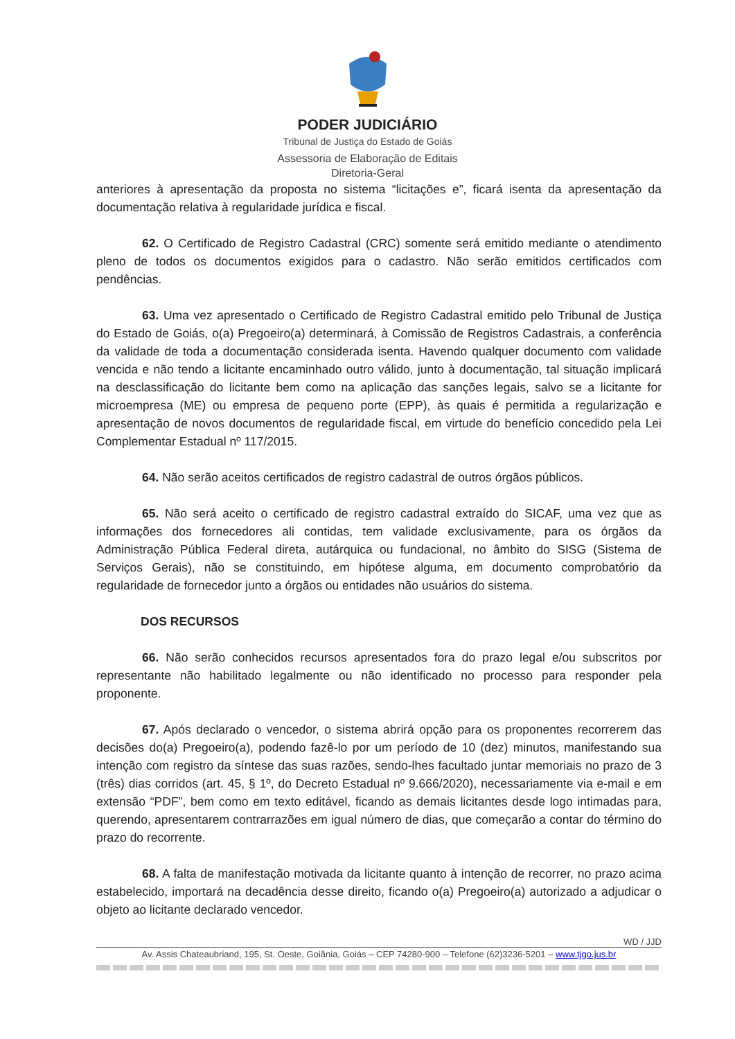PODER JUDICIÁRIO
Tribunal de Justiça do Estado de Goiás
Assessoria de Elaboração de Editais
Diretoria-Geral
anteriores à apresentação da proposta no sistema “licitações e”, ficará isenta da apresentação da documentação relativa à regularidade jurídica e fiscal.
62. O Certificado de Registro Cadastral (CRC) somente será emitido mediante o atendimento pleno de todos os documentos exigidos para o cadastro. Não serão emitidos certificados com pendências.
63. Uma vez apresentado o Certificado de Registro Cadastral emitido pelo Tribunal de Justiça do Estado de Goiás, o(a) Pregoeiro(a) determinará, à Comissão de Registros Cadastrais, a conferência da validade de toda a documentação considerada isenta. Havendo qualquer documento com validade vencida e não tendo a licitante encaminhado outro válido, junto à documentação, tal situação implicará na desclassificação do licitante bem como na aplicação das sanções legais, salvo se a licitante for microempresa (ME) ou empresa de pequeno porte (EPP), às quais é permitida a regularização e apresentação de novos documentos de regularidade fiscal, em virtude do benefício concedido pela Lei Complementar Estadual nº 117/2015.
64. Não serão aceitos certificados de registro cadastral de outros órgãos públicos.
65. Não será aceito o certificado de registro cadastral extraído do SICAF, uma vez que as informações dos fornecedores ali contidas, tem validade exclusivamente, para os órgãos da Administração Pública Federal direta, autárquica ou fundacional, no âmbito do SISG (Sistema de Serviços Gerais), não se constituindo, em hipótese alguma, em documento comprobatório da regularidade de fornecedor junto a órgãos ou entidades não usuários do sistema.
DOS RECURSOS
66. Não serão conhecidos recursos apresentados fora do prazo legal e/ou subscritos por representante não habilitado legalmente ou não identificado no processo para responder pela proponente.
67. Após declarado o vencedor, o sistema abrirá opção para os proponentes recorrerem das decisões do(a) Pregoeiro(a), podendo fazê-lo por um período de 10 (dez) minutos, manifestando sua intenção com registro da síntese das suas razões, sendo-lhes facultado juntar memoriais no prazo de 3 (três) dias corridos (art. 45, § 1º, do Decreto Estadual nº 9.666/2020), necessariamente via e-mail e em extensão “PDF”, bem como em texto editável, ficando as demais licitantes desde logo intimadas para, querendo, apresentarem contrarrazões em igual número de dias, que começarão a contar do término do prazo do recorrente.
68. A falta de manifestação motivada da licitante quanto à intenção de recorrer, no prazo acima estabelecido, importará na decadência desse direito, ficando o(a) Pregoeiro(a) autorizado a adjudicar o objeto ao licitante declarado vencedor.
WD / JJD
Av. Assis Chateaubriand, 195, St. Oeste, Goiânia, Goiás – CEP 74280-900 – Telefone (62)3236-5201 – www.tjgo.jus.br